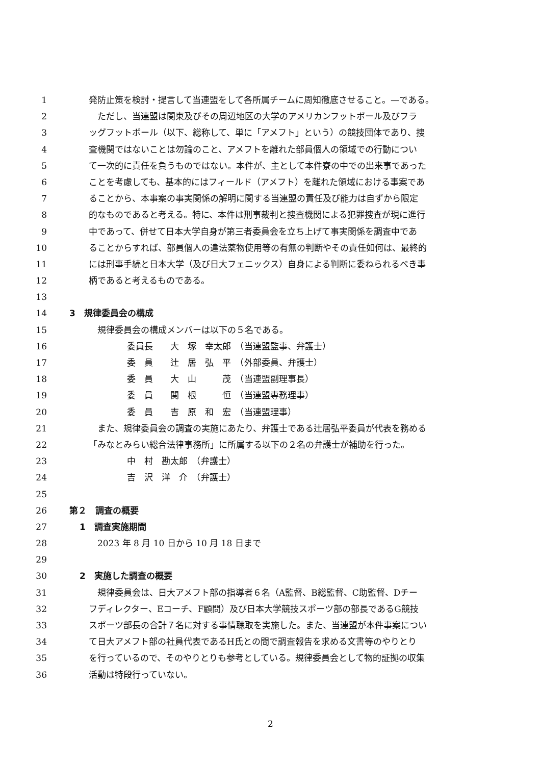1 発防止策を検討・提言して当連盟をして各所属チームに周知徹底させること。—である。
2　ただし、当連盟は関東及びその周辺地区の大学のアメリカンフットボール及びフラ
3 ッグフットボール（以下、総称して、単に「アメフト」という）の競技団体であり、捜
4 査機関ではないことは勿論のこと、アメフトを離れた部員個人の領域での行動につい
5 て一次的に責任を負うものではない。本件が、主として本件寮の中での出来事であった
6 ことを考慮しても、基本的にはフィールド（アメフト）を離れた領域における事案であ
7 ることから、本事案の事実関係の解明に関する当連盟の責任及び能力は自ずから限定
8 的なものであると考える。特に、本件は刑事裁判と捜査機関による犯罪捜査が現に進行
9 中であって、併せて日本大学自身が第三者委員会を立ち上げて事実関係を調査中であ
10 ることからすれば、部員個人の違法薬物使用等の有無の判断やその責任如何は、最終的
11 には刑事手続と日本大学（及び日大フェニックス）自身による判断に委ねられるべき事
12 柄であると考えるものである。
13
14 3　規律委員会の構成
15　規律委員会の構成メンバーは以下の５名である。
16 委員長　　大　塚　幸太郎　（当連盟監事、弁護士）
17 委　員　　辻　居　弘　平　（外部委員、弁護士）
18 委　員　　大　山　　　茂　（当連盟副理事長）
19 委　員　　関　根　　　恒　（当連盟専務理事）
20 委　員　　吉　原　和　宏　（当連盟理事）
21　また、規律委員会の調査の実施にあたり、弁護士である辻居弘平委員が代表を務める
22 「みなとみらい総合法律事務所」に所属する以下の２名の弁護士が補助を行った。
23 中　村　勘太郎　（弁護士）
24 吉　沢　洋　介　（弁護士）
25
26 第２　調査の概要
27 1　調査実施期間
28　2023 年 8 月 10 日から 10 月 18 日まで
29
30 2　実施した調査の概要
31　規律委員会は、日大アメフト部の指導者６名（A監督、B総監督、C助監督、Dチー
32 フディレクター、Eコーチ、F顧問）及び日本大学競技スポーツ部の部長であるG競技
33 スポーツ部長の合計７名に対する事情聴取を実施した。また、当連盟が本件事案につい
34 て日大アメフト部の社員代表であるH氏との間で調査報告を求める文書等のやりとり
35 を行っているので、そのやりとりも参考としている。規律委員会として物的証拠の収集
36 活動は特段行っていない。
2